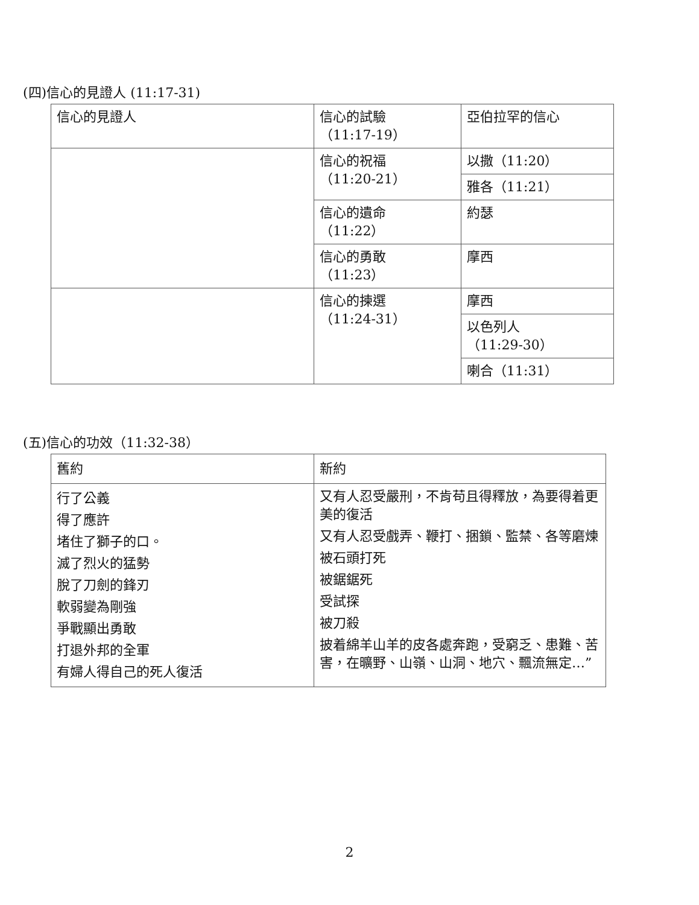(四)信心的見證人 (11:17-31)
| 信心的見證人 | 信心的試驗 （11:17-19） | 亞伯拉罕的信心 |
| | 信心的祝福 （11:20-21） | 以撒（11:20） |
| | | 雅各（11:21） |
| | 信心的遺命 （11:22） | 約瑟 |
| | 信心的勇敢 （11:23） | 摩西 |
| | 信心的揀選 （11:24-31） | 摩西 |
| | | 以色列人 （11:29-30） |
| | | 喇合（11:31） |
(五)信心的功效（11:32-38）
| 舊約 | 新約 |
| 行了公義 得了應許 堵住了獅子的口。 滅了烈火的猛勢 脫了刀劍的鋒刃 軟弱變為剛強 爭戰顯出勇敢 打退外邦的全軍 有婦人得自己的死人復活 | 又有人忍受嚴刑，不肯苟且得釋放，為要得着更美的復活 又有人忍受戲弄、鞭打、捆鎖、監禁、各等磨煉 被石頭打死 被鋸鋸死 受試探 被刀殺 披着綿羊山羊的皮各處奔跑，受窮乏、患難、苦害，在曠野、山嶺、山洞、地穴、飄流無定…” |
2